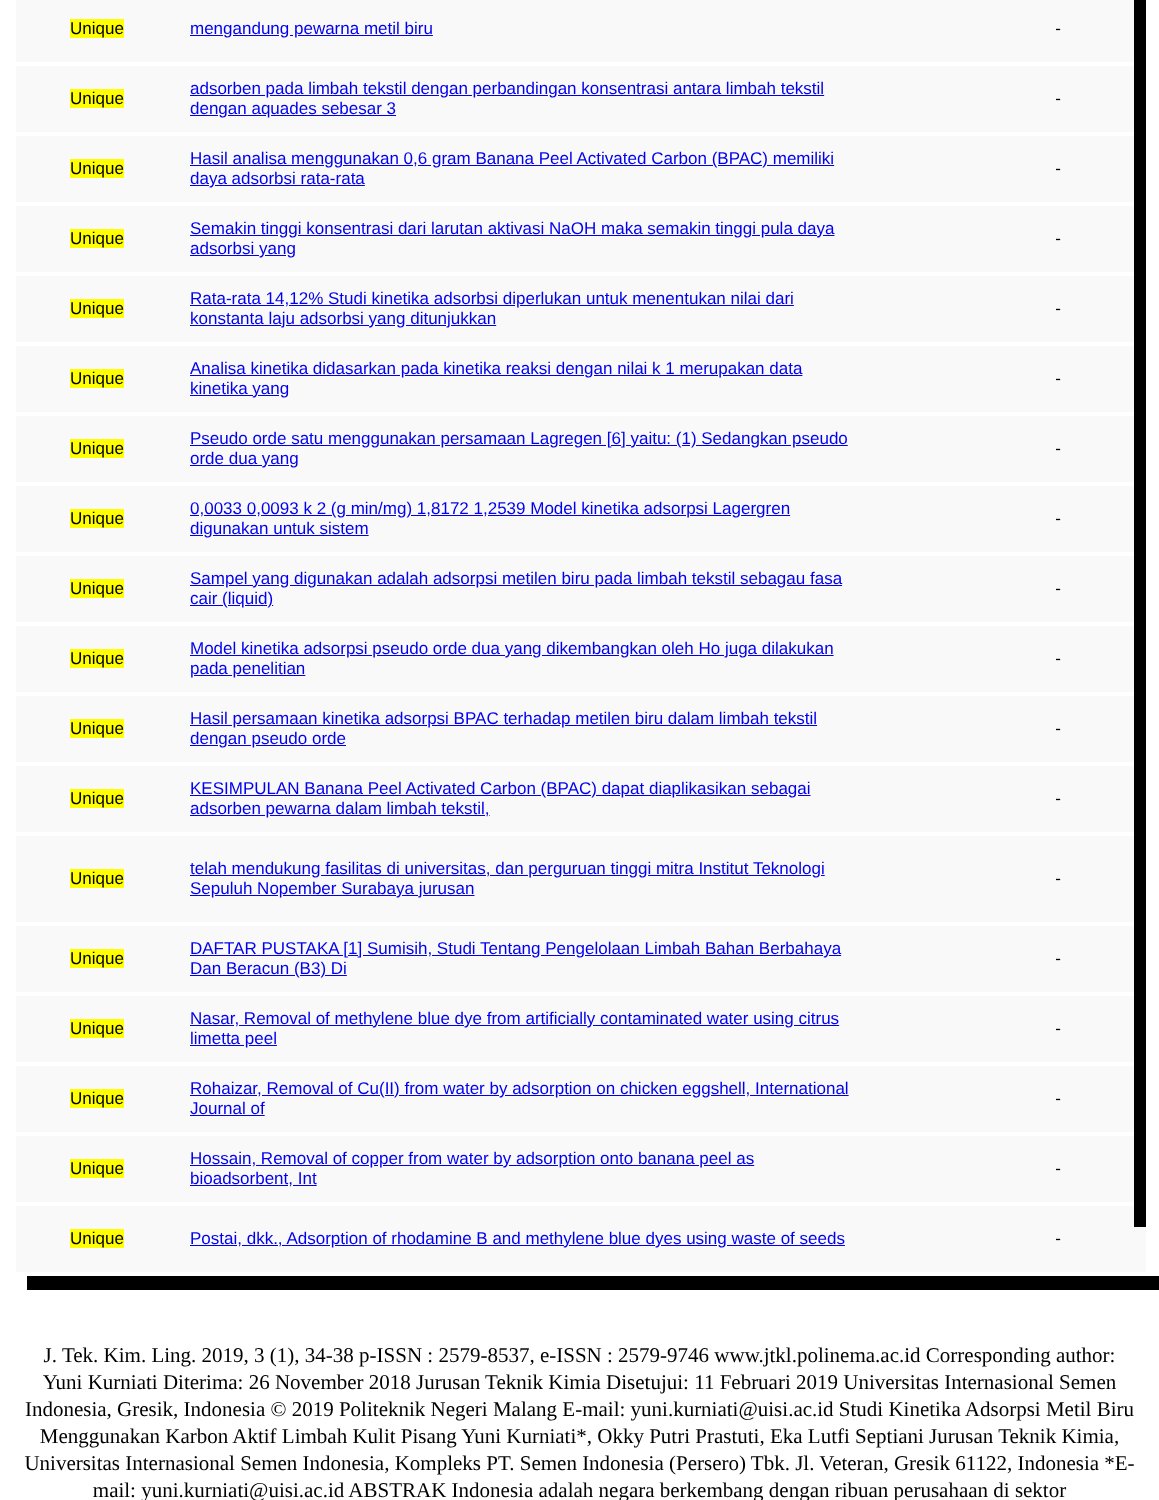| Unique | mengandung pewarna metil biru | - |
| Unique | adsorben pada limbah tekstil dengan perbandingan konsentrasi antara limbah tekstil dengan aquades sebesar 3 | - |
| Unique | Hasil analisa menggunakan 0,6 gram Banana Peel Activated Carbon (BPAC) memiliki daya adsorbsi rata-rata | - |
| Unique | Semakin tinggi konsentrasi dari larutan aktivasi NaOH maka semakin tinggi pula daya adsorbsi yang | - |
| Unique | Rata-rata 14,12% Studi kinetika adsorbsi diperlukan untuk menentukan nilai dari konstanta laju adsorbsi yang ditunjukkan | - |
| Unique | Analisa kinetika didasarkan pada kinetika reaksi dengan nilai k 1 merupakan data kinetika yang | - |
| Unique | Pseudo orde satu menggunakan persamaan Lagregen [6] yaitu: (1) Sedangkan pseudo orde dua yang | - |
| Unique | 0,0033 0,0093 k 2 (g min/mg) 1,8172 1,2539 Model kinetika adsorpsi Lagergren digunakan untuk sistem | - |
| Unique | Sampel yang digunakan adalah adsorpsi metilen biru pada limbah tekstil sebagau fasa cair (liquid) | - |
| Unique | Model kinetika adsorpsi pseudo orde dua yang dikembangkan oleh Ho juga dilakukan pada penelitian | - |
| Unique | Hasil persamaan kinetika adsorpsi BPAC terhadap metilen biru dalam limbah tekstil dengan pseudo orde | - |
| Unique | KESIMPULAN Banana Peel Activated Carbon (BPAC) dapat diaplikasikan sebagai adsorben pewarna dalam limbah tekstil, | - |
| Unique | telah mendukung fasilitas di universitas, dan perguruan tinggi mitra Institut Teknologi Sepuluh Nopember Surabaya jurusan | - |
| Unique | DAFTAR PUSTAKA [1] Sumisih, Studi Tentang Pengelolaan Limbah Bahan Berbahaya Dan Beracun (B3) Di | - |
| Unique | Nasar, Removal of methylene blue dye from artificially contaminated water using citrus limetta peel | - |
| Unique | Rohaizar, Removal of Cu(II) from water by adsorption on chicken eggshell, International Journal of | - |
| Unique | Hossain, Removal of copper from water by adsorption onto banana peel as bioadsorbent, Int | - |
| Unique | Postai, dkk., Adsorption of rhodamine B and methylene blue dyes using waste of seeds | - |
J. Tek. Kim. Ling. 2019, 3 (1), 34-38 p-ISSN : 2579-8537, e-ISSN : 2579-9746 www.jtkl.polinema.ac.id Corresponding author: Yuni Kurniati Diterima: 26 November 2018 Jurusan Teknik Kimia Disetujui: 11 Februari 2019 Universitas Internasional Semen Indonesia, Gresik, Indonesia © 2019 Politeknik Negeri Malang E-mail: yuni.kurniati@uisi.ac.id Studi Kinetika Adsorpsi Metil Biru Menggunakan Karbon Aktif Limbah Kulit Pisang Yuni Kurniati*, Okky Putri Prastuti, Eka Lutfi Septiani Jurusan Teknik Kimia, Universitas Internasional Semen Indonesia, Kompleks PT. Semen Indonesia (Persero) Tbk. Jl. Veteran, Gresik 61122, Indonesia *E-mail: yuni.kurniati@uisi.ac.id ABSTRAK Indonesia adalah negara berkembang dengan ribuan perusahaan di sektor